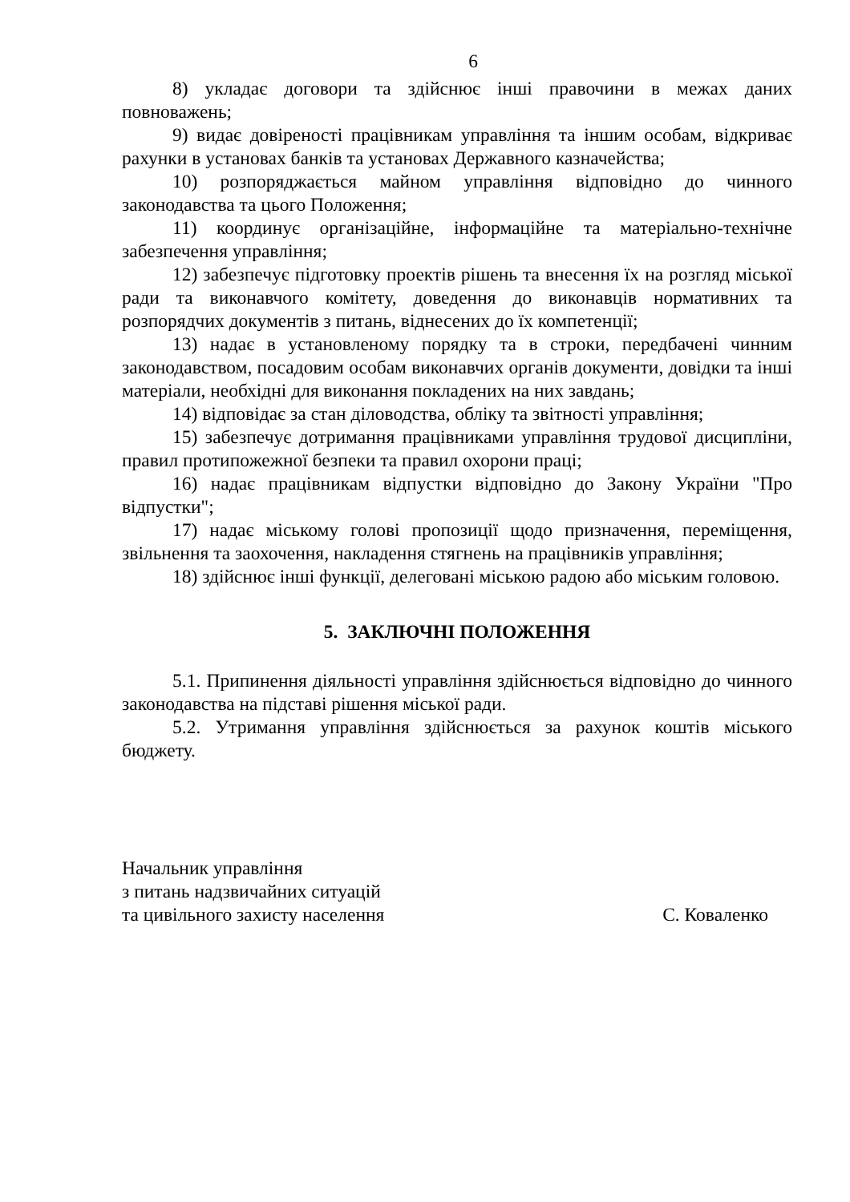6
8) укладає договори та здійснює інші правочини в межах даних повноважень;
9) видає довіреності працівникам управління та іншим особам, відкриває рахунки в установах банків та установах Державного казначейства;
10) розпоряджається майном управління відповідно до чинного законодавства та цього Положення;
11) координує організаційне, інформаційне та матеріально-технічне забезпечення управління;
12) забезпечує підготовку проектів рішень та внесення їх на розгляд міської ради та виконавчого комітету, доведення до виконавців нормативних та розпорядчих документів з питань, віднесених до їх компетенції;
13) надає в установленому порядку та в строки, передбачені чинним законодавством, посадовим особам виконавчих органів документи, довідки та інші матеріали, необхідні для виконання покладених на них завдань;
14) відповідає за стан діловодства, обліку та звітності управління;
15) забезпечує дотримання працівниками управління трудової дисципліни, правил протипожежної безпеки та правил охорони праці;
16) надає працівникам відпустки відповідно до Закону України "Про відпустки";
17) надає міському голові пропозиції щодо призначення, переміщення, звільнення та заохочення, накладення стягнень на працівників управління;
18) здійснює інші функції, делеговані міською радою або міським головою.
5. ЗАКЛЮЧНІ ПОЛОЖЕННЯ
5.1. Припинення діяльності управління здійснюється відповідно до чинного законодавства на підставі рішення міської ради.
5.2. Утримання управління здійснюється за рахунок коштів міського бюджету.
Начальник управління
з питань надзвичайних ситуацій
та цивільного захисту населення
С. Коваленко